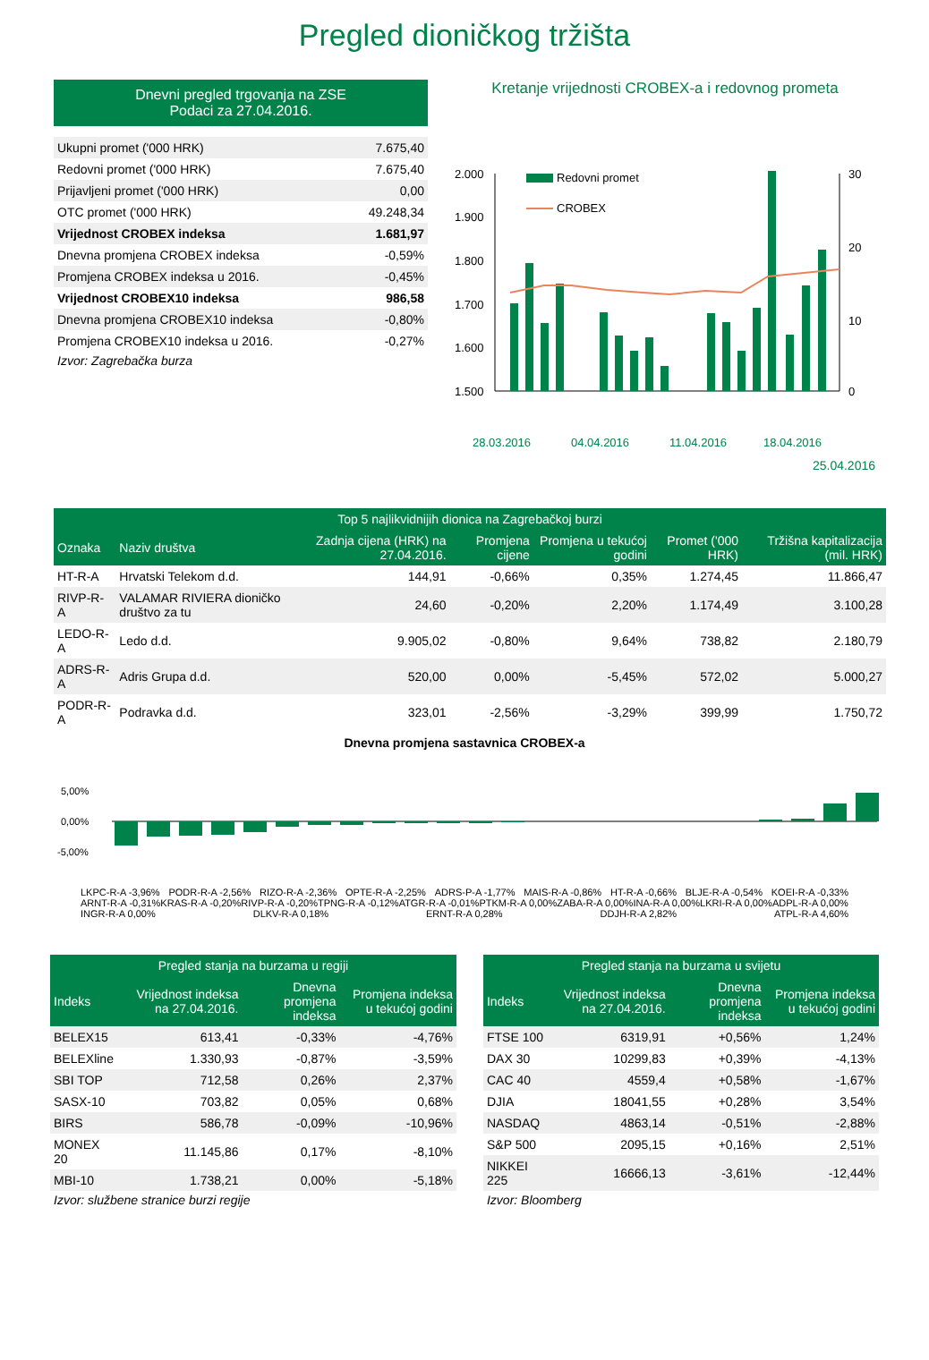Pregled dioničkog tržišta
| Dnevni pregled trgovanja na ZSE Podaci za 27.04.2016. | |
| --- | --- |
| Ukupni promet ('000 HRK) | 7.675,40 |
| Redovni promet ('000 HRK) | 7.675,40 |
| Prijavljeni promet ('000 HRK) | 0,00 |
| OTC promet ('000 HRK) | 49.248,34 |
| Vrijednost CROBEX indeksa | 1.681,97 |
| Dnevna promjena CROBEX indeksa | -0,59% |
| Promjena CROBEX indeksa u 2016. | -0,45% |
| Vrijednost CROBEX10 indeksa | 986,58 |
| Dnevna promjena CROBEX10 indeksa | -0,80% |
| Promjena CROBEX10 indeksa u 2016. | -0,27% |
Izvor: Zagrebačka burza
Kretanje vrijednosti CROBEX-a i redovnog prometa
2.000
1.900
1.800
1.700
1.600
1.500
30
20
10
0
Redovni promet
CROBEX
28.03.2016
04.04.2016
11.04.2016
18.04.2016
25.04.2016
| Top 5 najlikvidnijih dionica na Zagrebačkoj burzi | | | | | | |
| --- | --- | --- | --- | --- | --- | --- |
| Oznaka | Naziv društva | Zadnja cijena (HRK) na 27.04.2016. | Promjena cijene | Promjena u tekućoj godini | Promet ('000 HRK) | Tržišna kapitalizacija (mil. HRK) |
| HT-R-A | Hrvatski Telekom d.d. | 144,91 | -0,66% | 0,35% | 1.274,45 | 11.866,47 |
| RIVP-R-A | VALAMAR RIVIERA dioničko društvo za tu | 24,60 | -0,20% | 2,20% | 1.174,49 | 3.100,28 |
| LEDO-R-A | Ledo d.d. | 9.905,02 | -0,80% | 9,64% | 738,82 | 2.180,79 |
| ADRS-R-A | Adris Grupa d.d. | 520,00 | 0,00% | -5,45% | 572,02 | 5.000,27 |
| PODR-R-A | Podravka d.d. | 323,01 | -2,56% | -3,29% | 399,99 | 1.750,72 |
Dnevna promjena sastavnica CROBEX-a
5,00%
0,00%
-5,00%
LKPC-R-A -3,96% PODR-R-A -2,56% RIZO-R-A -2,36% OPTE-R-A -2,25% ADRS-P-A -1,77% MAIS-R-A -0,86% HT-R-A -0,66% BLJE-R-A -0,54% KOEI-R-A -0,33% ARNT-R-A -0,31% KRAS-R-A -0,20% RIVP-R-A -0,20% TPNG-R-A -0,12% ATGR-R-A -0,01% PTKM-R-A 0,00% ZABA-R-A 0,00% INA-R-A 0,00% LKRI-R-A 0,00% ADPL-R-A 0,00% INGR-R-A 0,00% DLKV-R-A 0,18% ERNT-R-A 0,28% DDJH-R-A 2,82% ATPL-R-A 4,60%
| Pregled stanja na burzama u regiji | | | |
| --- | --- | --- | --- |
| Indeks | Vrijednost indeksa na 27.04.2016. | Dnevna promjena indeksa | Promjena indeksa u tekućoj godini |
| BELEX15 | 613,41 | -0,33% | -4,76% |
| BELEXline | 1.330,93 | -0,87% | -3,59% |
| SBI TOP | 712,58 | 0,26% | 2,37% |
| SASX-10 | 703,82 | 0,05% | 0,68% |
| BIRS | 586,78 | -0,09% | -10,96% |
| MONEX 20 | 11.145,86 | 0,17% | -8,10% |
| MBI-10 | 1.738,21 | 0,00% | -5,18% |
Izvor: službene stranice burzi regije
| Pregled stanja na burzama u svijetu | | | |
| --- | --- | --- | --- |
| Indeks | Vrijednost indeksa na 27.04.2016. | Dnevna promjena indeksa | Promjena indeksa u tekućoj godini |
| FTSE 100 | 6319,91 | +0,56% | 1,24% |
| DAX 30 | 10299,83 | +0,39% | -4,13% |
| CAC 40 | 4559,4 | +0,58% | -1,67% |
| DJIA | 18041,55 | +0,28% | 3,54% |
| NASDAQ | 4863,14 | -0,51% | -2,88% |
| S&P 500 | 2095,15 | +0,16% | 2,51% |
| NIKKEI 225 | 16666,13 | -3,61% | -12,44% |
Izvor: Bloomberg